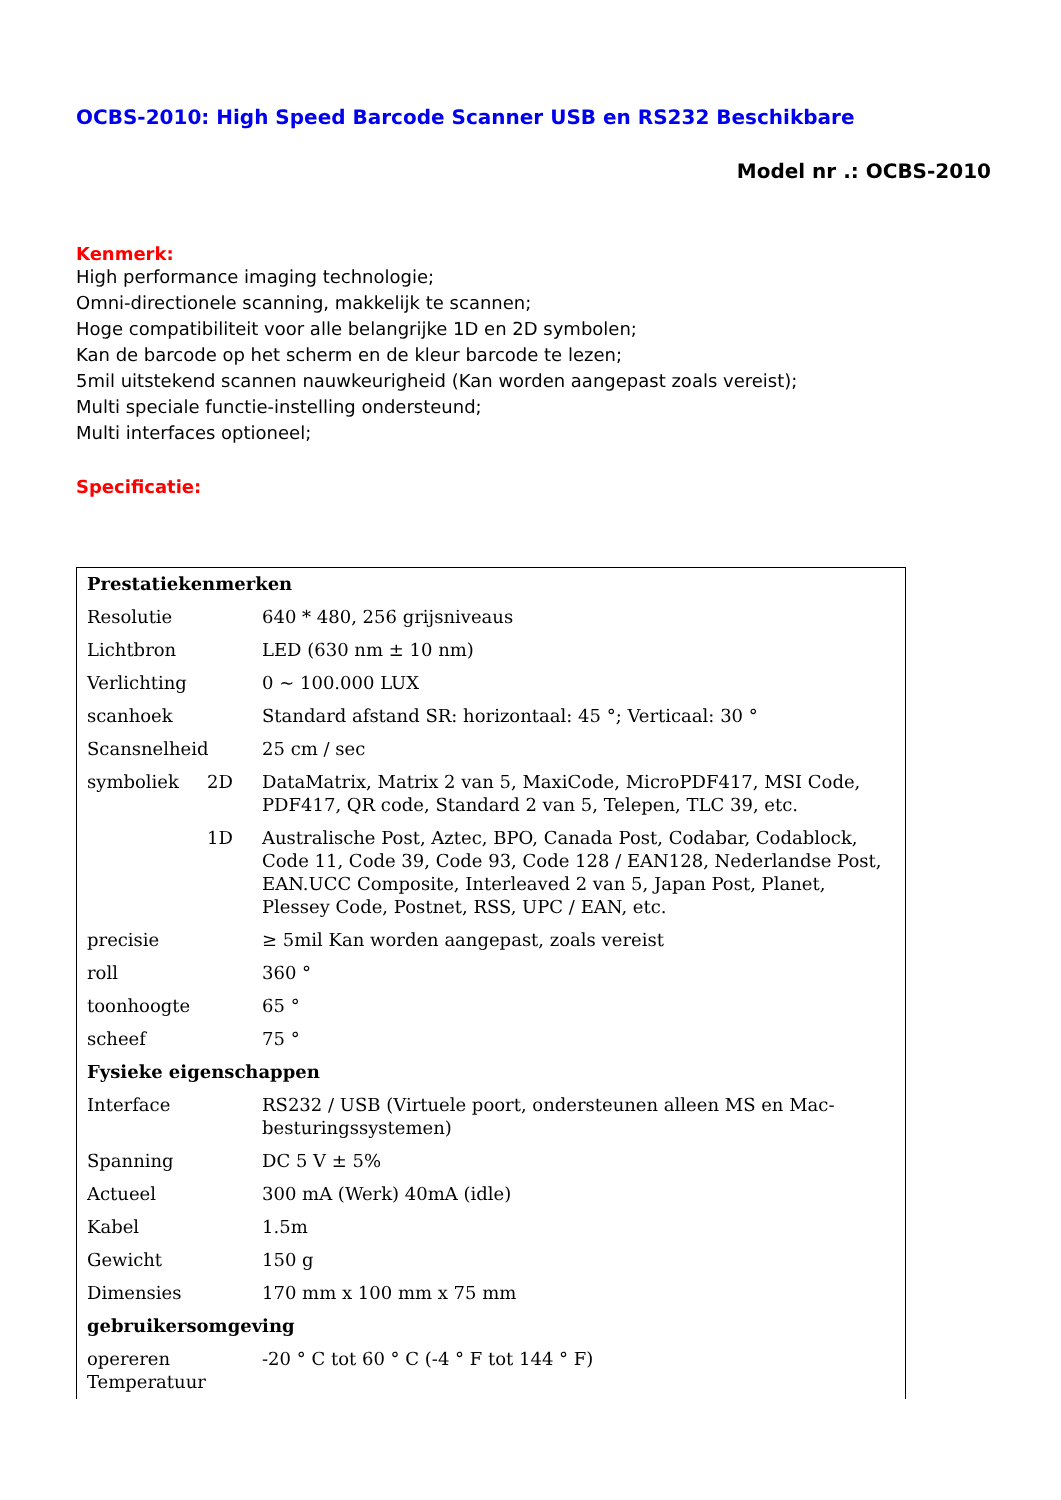OCBS-2010: High Speed Barcode Scanner USB en RS232 Beschikbare
Model nr .: OCBS-2010
Kenmerk:
High performance imaging technologie;
Omni-directionele scanning, makkelijk te scannen;
Hoge compatibiliteit voor alle belangrijke 1D en 2D symbolen;
Kan de barcode op het scherm en de kleur barcode te lezen;
5mil uitstekend scannen nauwkeurigheid (Kan worden aangepast zoals vereist);
Multi speciale functie-instelling ondersteund;
Multi interfaces optioneel;
Specificatie:
| Prestatiekenmerken | | |
| --- | --- | --- |
| Resolutie | | 640 * 480, 256 grijsniveaus |
| Lichtbron | | LED (630 nm ± 10 nm) |
| Verlichting | | 0 ~ 100.000 LUX |
| scanhoek | | Standard afstand SR: horizontaal: 45 °; Verticaal: 30 ° |
| Scansnelheid | | 25 cm / sec |
| symboliek | 2D | DataMatrix, Matrix 2 van 5, MaxiCode, MicroPDF417, MSI Code, PDF417, QR code, Standard 2 van 5, Telepen, TLC 39, etc. |
| | 1D | Australische Post, Aztec, BPO, Canada Post, Codabar, Codablock, Code 11, Code 39, Code 93, Code 128 / EAN128, Nederlandse Post, EAN.UCC Composite, Interleaved 2 van 5, Japan Post, Planet, Plessey Code, Postnet, RSS, UPC / EAN, etc. |
| precisie | | ≥ 5mil Kan worden aangepast, zoals vereist |
| roll | | 360 ° |
| toonhoogte | | 65 ° |
| scheef | | 75 ° |
| Fysieke eigenschappen | | |
| Interface | | RS232 / USB (Virtuele poort, ondersteunen alleen MS en Mac-besturingssystemen) |
| Spanning | | DC 5 V ± 5% |
| Actueel | | 300 mA (Werk) 40mA (idle) |
| Kabel | | 1.5m |
| Gewicht | | 150 g |
| Dimensies | | 170 mm x 100 mm x 75 mm |
| gebruikersomgeving | | |
| opereren Temperatuur | | -20 ° C tot 60 ° C (-4 ° F tot 144 ° F) |